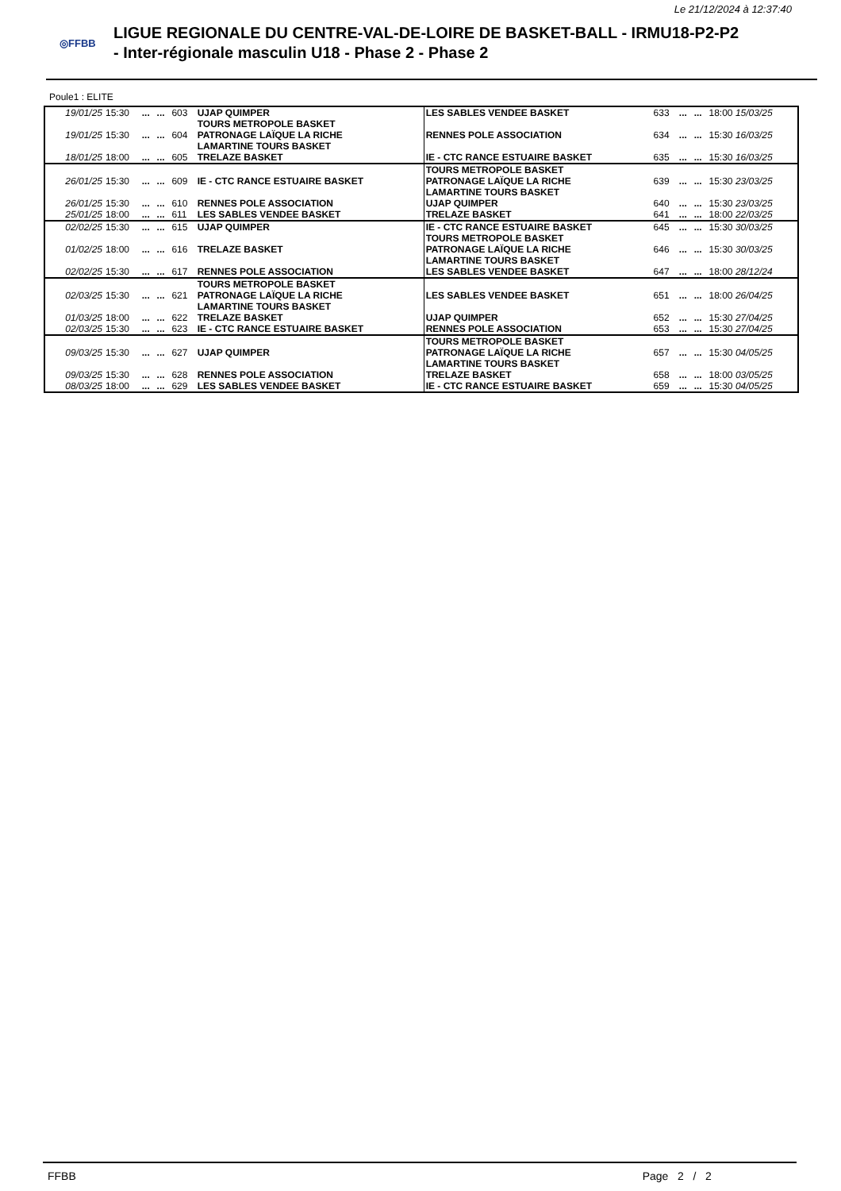Le 21/12/2024 à 12:37:40
◎FFBB
LIGUE REGIONALE DU CENTRE-VAL-DE-LOIRE DE BASKET-BALL - IRMU18-P2-P2
- Inter-régionale masculin U18 - Phase 2 - Phase 2
Poule1 : ELITE
| 19/01/25 | 15:30 | ... | ... | 603 | UJAP QUIMPER | LES SABLES VENDEE BASKET | 633 | ... | ... | 18:00 15/03/25 |
| 19/01/25 | 15:30 | ... | ... | 604 | TOURS METROPOLE BASKET PATRONAGE LAÏQUE LA RICHE LAMARTINE TOURS BASKET | RENNES POLE ASSOCIATION | 634 | ... | ... | 15:30 16/03/25 |
| 18/01/25 | 18:00 | ... | ... | 605 | TRELAZE BASKET | IE - CTC RANCE ESTUAIRE BASKET | 635 | ... | ... | 15:30 16/03/25 |
| 26/01/25 | 15:30 | ... | ... | 609 | IE - CTC RANCE ESTUAIRE BASKET | TOURS METROPOLE BASKET PATRONAGE LAÏQUE LA RICHE LAMARTINE TOURS BASKET | 639 | ... | ... | 15:30 23/03/25 |
| 26/01/25 | 15:30 | ... | ... | 610 | RENNES POLE ASSOCIATION | UJAP QUIMPER | 640 | ... | ... | 15:30 23/03/25 |
| 25/01/25 | 18:00 | ... | ... | 611 | LES SABLES VENDEE BASKET | TRELAZE BASKET | 641 | ... | ... | 18:00 22/03/25 |
| 02/02/25 | 15:30 | ... | ... | 615 | UJAP QUIMPER | IE - CTC RANCE ESTUAIRE BASKET | 645 | ... | ... | 15:30 30/03/25 |
| 01/02/25 | 18:00 | ... | ... | 616 | TRELAZE BASKET | TOURS METROPOLE BASKET PATRONAGE LAÏQUE LA RICHE LAMARTINE TOURS BASKET | 646 | ... | ... | 15:30 30/03/25 |
| 02/02/25 | 15:30 | ... | ... | 617 | RENNES POLE ASSOCIATION | LES SABLES VENDEE BASKET | 647 | ... | ... | 18:00 28/12/24 |
| 02/03/25 | 15:30 | ... | ... | 621 | TOURS METROPOLE BASKET PATRONAGE LAÏQUE LA RICHE LAMARTINE TOURS BASKET | LES SABLES VENDEE BASKET | 651 | ... | ... | 18:00 26/04/25 |
| 01/03/25 | 18:00 | ... | ... | 622 | TRELAZE BASKET | UJAP QUIMPER | 652 | ... | ... | 15:30 27/04/25 |
| 02/03/25 | 15:30 | ... | ... | 623 | IE - CTC RANCE ESTUAIRE BASKET | RENNES POLE ASSOCIATION | 653 | ... | ... | 15:30 27/04/25 |
| 09/03/25 | 15:30 | ... | ... | 627 | UJAP QUIMPER | TOURS METROPOLE BASKET PATRONAGE LAÏQUE LA RICHE LAMARTINE TOURS BASKET | 657 | ... | ... | 15:30 04/05/25 |
| 09/03/25 | 15:30 | ... | ... | 628 | RENNES POLE ASSOCIATION | TRELAZE BASKET | 658 | ... | ... | 18:00 03/05/25 |
| 08/03/25 | 18:00 | ... | ... | 629 | LES SABLES VENDEE BASKET | IE - CTC RANCE ESTUAIRE BASKET | 659 | ... | ... | 15:30 04/05/25 |
FFBB Page 2 / 2